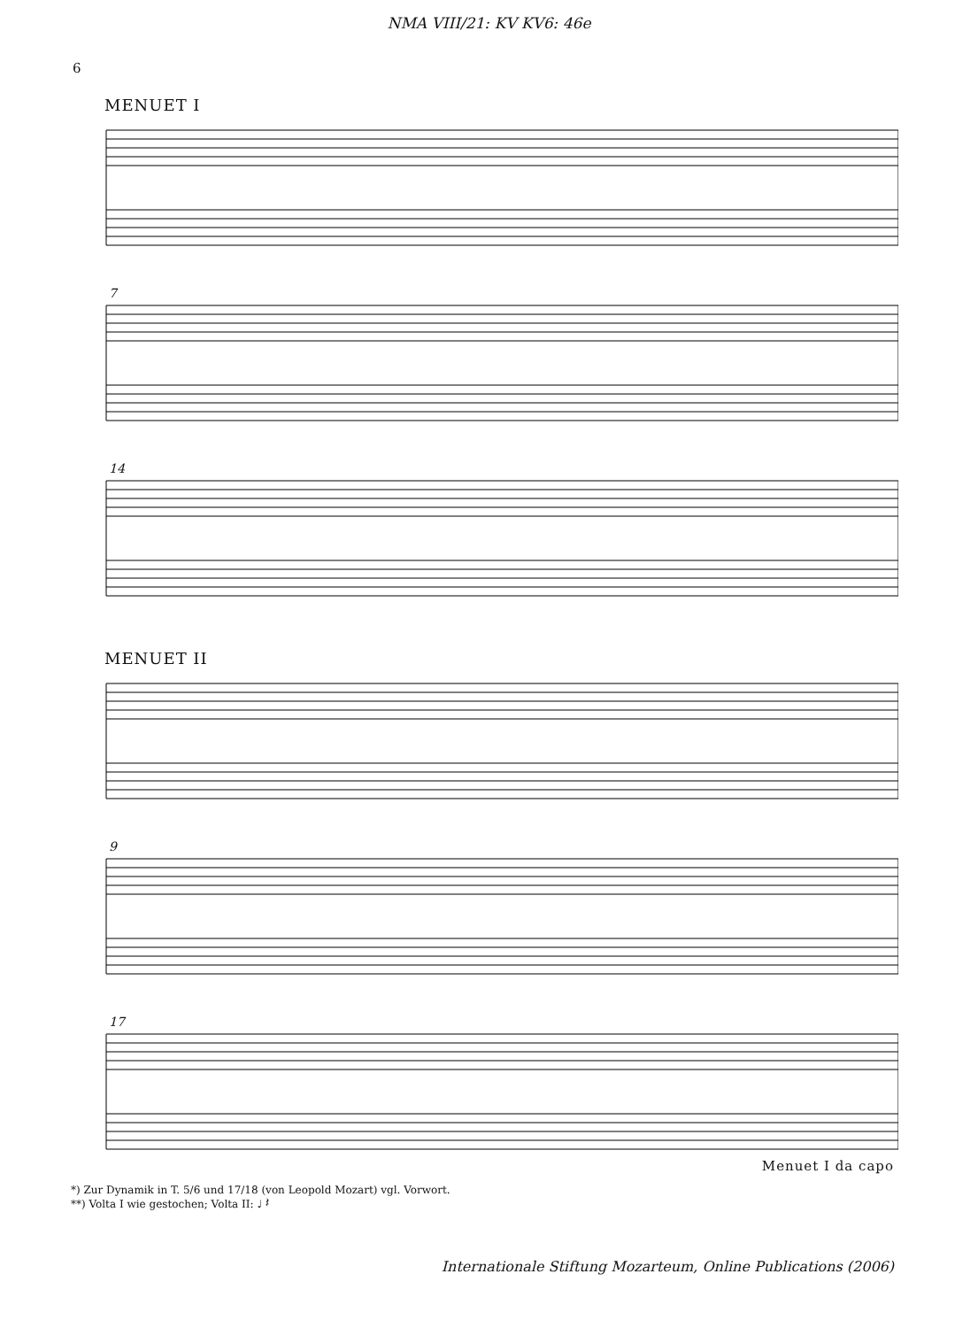NMA VIII/21: KV KV6: 46e
6
MENUET I
7
14
MENUET II
9
17
Menuet I da capo
*) Zur Dynamik in T. 5/6 und 17/18 (von Leopold Mozart) vgl. Vorwort.
**) Volta I wie gestochen; Volta II: ♩ 𝄽
Internationale Stiftung Mozarteum, Online Publications (2006)